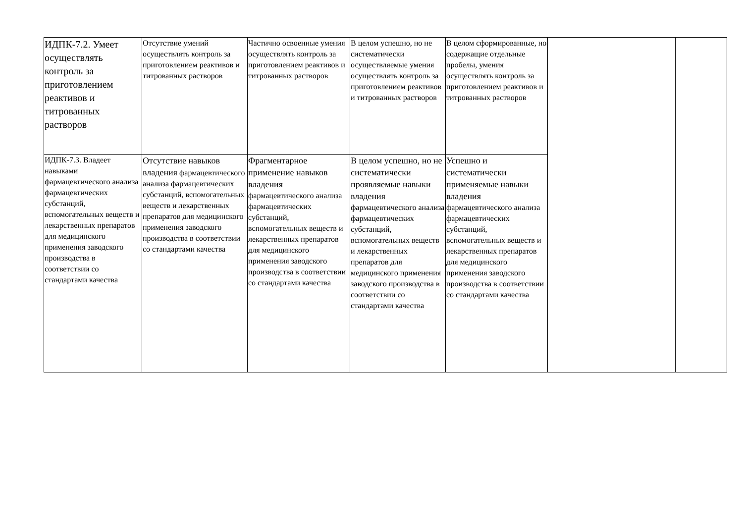| ИДПК-7.2. Умеет осуществлять контроль за приготовлением реактивов и титрованных растворов | Отсутствие умений осуществлять контроль за приготовлением реактивов и титрованных растворов | Частично освоенные умения осуществлять контроль за приготовлением реактивов и титрованных растворов | В целом успешно, но не систематически осуществляемые умения осуществлять контроль за приготовлением реактивов и титрованных растворов | В целом сформированные, но содержащие отдельные пробелы, умения осуществлять контроль за приготовлением реактивов и титрованных растворов | | |
| ИДПК-7.3. Владеет навыками фармацевтического анализа фармацевтических субстанций, вспомогательных веществ и лекарственных препаратов для медицинского применения заводского производства в соответствии со стандартами качества | Отсутствие навыков владения фармацевтического анализа фармацевтических субстанций, вспомогательных веществ и лекарственных препаратов для медицинского применения заводского производства в соответствии со стандартами качества | Фрагментарное применение навыков владения фармацевтического анализа фармацевтических субстанций, вспомогательных веществ и лекарственных препаратов для медицинского применения заводского производства в соответствии со стандартами качества | В целом успешно, но не систематически проявляемые навыки владения фармацевтического анализа фармацевтических субстанций, вспомогательных веществ и лекарственных препаратов для медицинского применения заводского производства в соответствии со стандартами качества | Успешно и систематически применяемые навыки владения фармацевтического анализа фармацевтических субстанций, вспомогательных веществ и лекарственных препаратов для медицинского применения заводского производства в соответствии со стандартами качества | | |